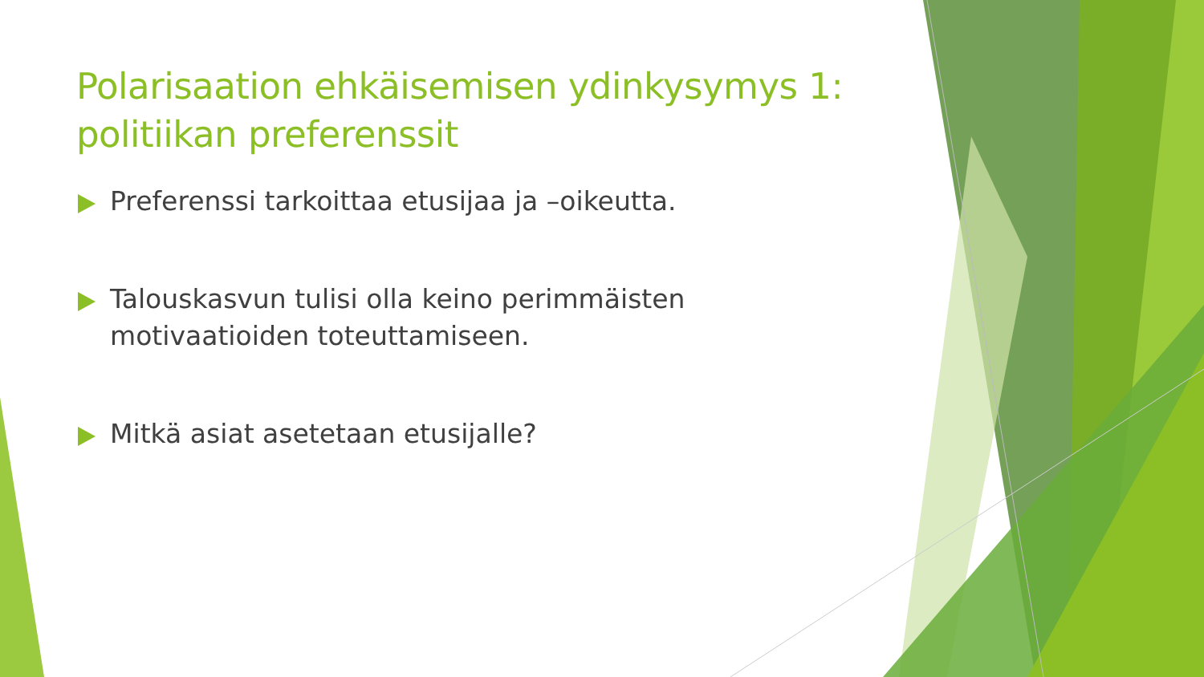Polarisaation ehkäisemisen ydinkysymys 1: politiikan preferenssit
Preferenssi tarkoittaa etusijaa ja –oikeutta.
Talouskasvun tulisi olla keino perimmäisten motivaatioiden toteuttamiseen.
Mitkä asiat asetetaan etusijalle?